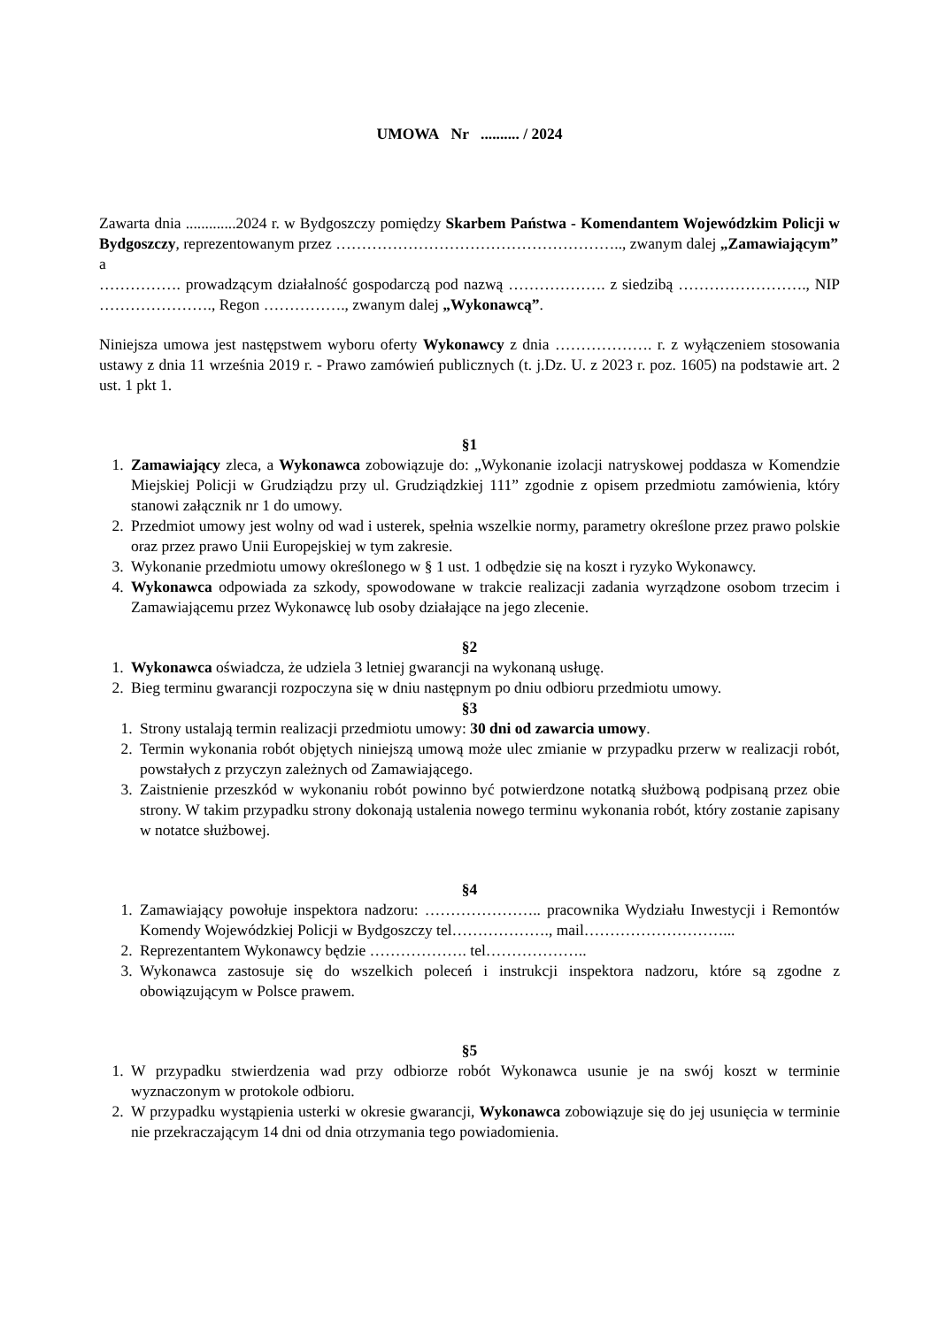UMOWA Nr .......... / 2024
Zawarta dnia .............2024 r. w Bydgoszczy pomiędzy Skarbem Państwa - Komendantem Wojewódzkim Policji w Bydgoszczy, reprezentowanym przez ……………………………………………….., zwanym dalej „Zamawiającym”
a
……………. prowadzącym działalność gospodarczą pod nazwą ………………. z siedzibą ……………………., NIP …………………., Regon ……………., zwanym dalej „Wykonawcą”.
Niniejsza umowa jest następstwem wyboru oferty Wykonawcy z dnia ………………. r. z wyłączeniem stosowania ustawy z dnia 11 września 2019 r. - Prawo zamówień publicznych (t. j.Dz. U. z 2023 r. poz. 1605) na podstawie art. 2 ust. 1 pkt 1.
§1
1. Zamawiający zleca, a Wykonawca zobowiązuje do: „Wykonanie izolacji natryskowej poddasza w Komendzie Miejskiej Policji w Grudziądzu przy ul. Grudziądzkiej 111” zgodnie z opisem przedmiotu zamówienia, który stanowi załącznik nr 1 do umowy.
2. Przedmiot umowy jest wolny od wad i usterek, spełnia wszelkie normy, parametry określone przez prawo polskie oraz przez prawo Unii Europejskiej w tym zakresie.
3. Wykonanie przedmiotu umowy określonego w § 1 ust. 1 odbędzie się na koszt i ryzyko Wykonawcy.
4. Wykonawca odpowiada za szkody, spowodowane w trakcie realizacji zadania wyrządzone osobom trzecim i Zamawiającemu przez Wykonawcę lub osoby działające na jego zlecenie.
§2
1. Wykonawca oświadcza, że udziela 3 letniej gwarancji na wykonaną usługę.
2. Bieg terminu gwarancji rozpoczyna się w dniu następnym po dniu odbioru przedmiotu umowy.
§3
1. Strony ustalają termin realizacji przedmiotu umowy: 30 dni od zawarcia umowy.
2. Termin wykonania robót objętych niniejszą umową może ulec zmianie w przypadku przerw w realizacji robót, powstałych z przyczyn zależnych od Zamawiającego.
3. Zaistnienie przeszkód w wykonaniu robót powinno być potwierdzone notatką służbową podpisaną przez obie strony. W takim przypadku strony dokonają ustalenia nowego terminu wykonania robót, który zostanie zapisany w notatce służbowej.
§4
1. Zamawiający powołuje inspektora nadzoru: ………………….. pracownika Wydziału Inwestycji i Remontów Komendy Wojewódzkiej Policji w Bydgoszczy tel………………., mail………………………...
2. Reprezentantem Wykonawcy będzie ………………. tel………………..
3. Wykonawca zastosuje się do wszelkich poleceń i instrukcji inspektora nadzoru, które są zgodne z obowiązującym w Polsce prawem.
§5
1. W przypadku stwierdzenia wad przy odbiorze robót Wykonawca usunie je na swój koszt w terminie wyznaczonym w protokole odbioru.
2. W przypadku wystąpienia usterki w okresie gwarancji, Wykonawca zobowiązuje się do jej usunięcia w terminie nie przekraczającym 14 dni od dnia otrzymania tego powiadomienia.